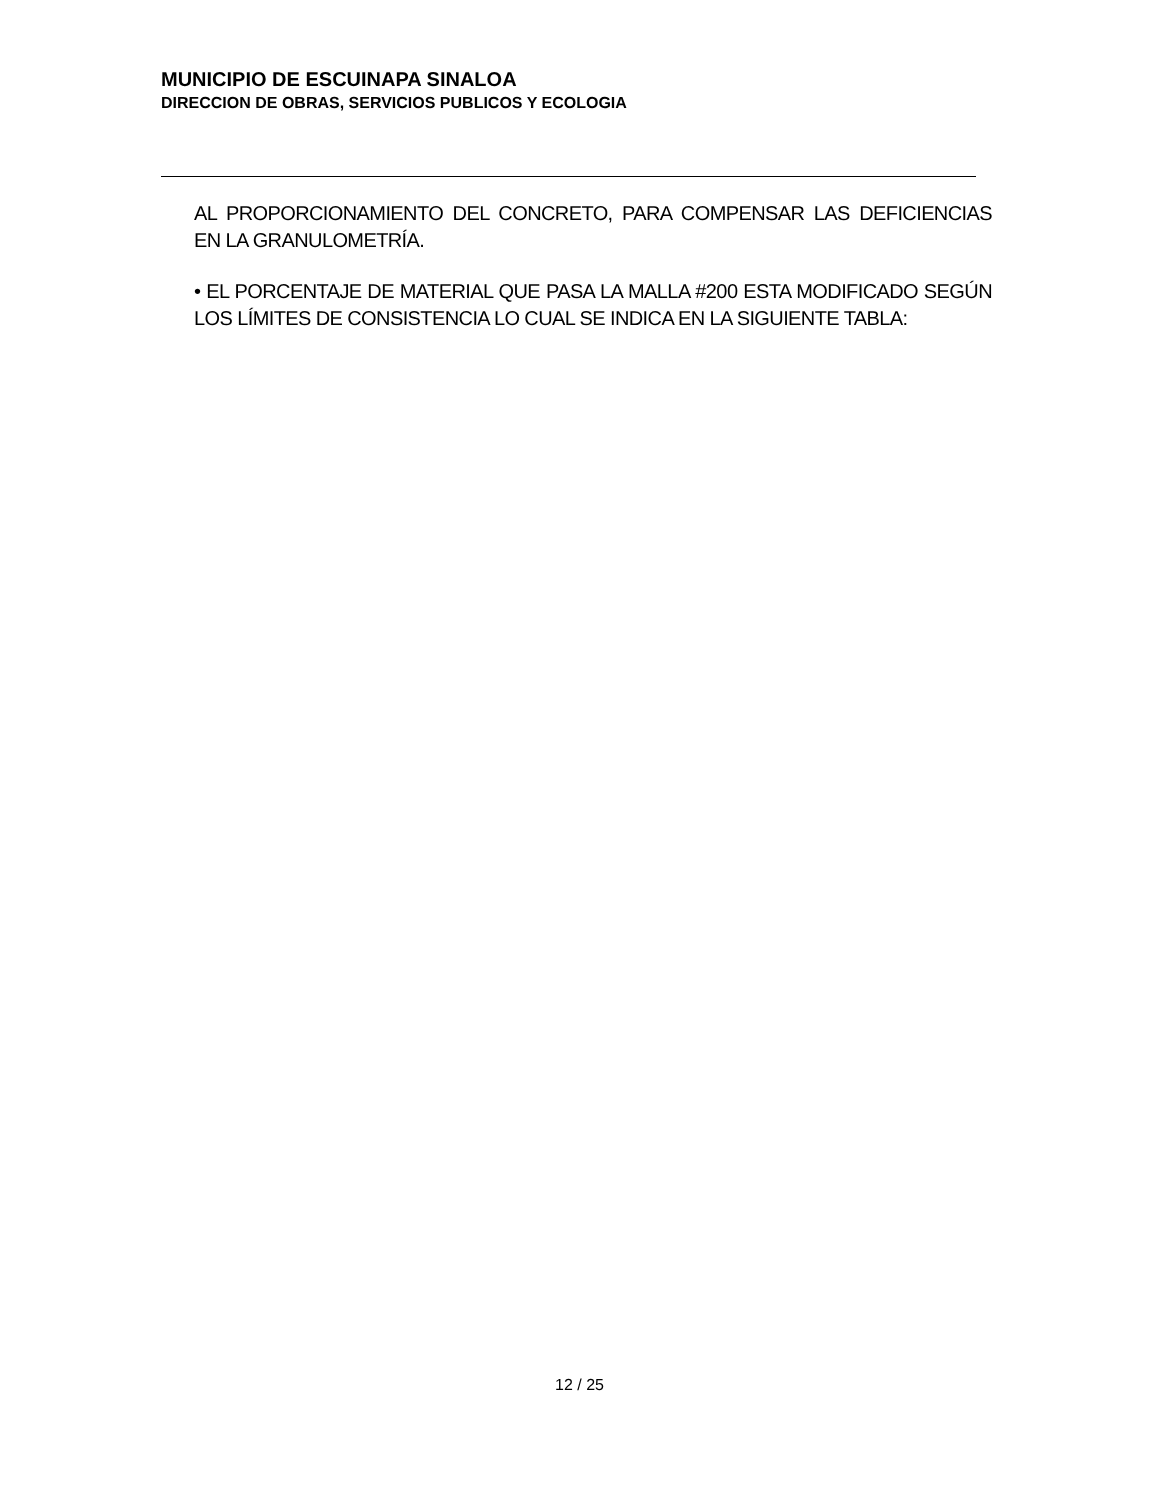MUNICIPIO DE ESCUINAPA SINALOA
DIRECCION DE OBRAS, SERVICIOS PUBLICOS Y ECOLOGIA
AL PROPORCIONAMIENTO DEL CONCRETO, PARA COMPENSAR LAS DEFICIENCIAS EN LA GRANULOMETRÍA.
• EL PORCENTAJE DE MATERIAL QUE PASA LA MALLA #200 ESTA MODIFICADO SEGÚN LOS LÍMITES DE CONSISTENCIA LO CUAL SE INDICA EN LA SIGUIENTE TABLA:
12 / 25